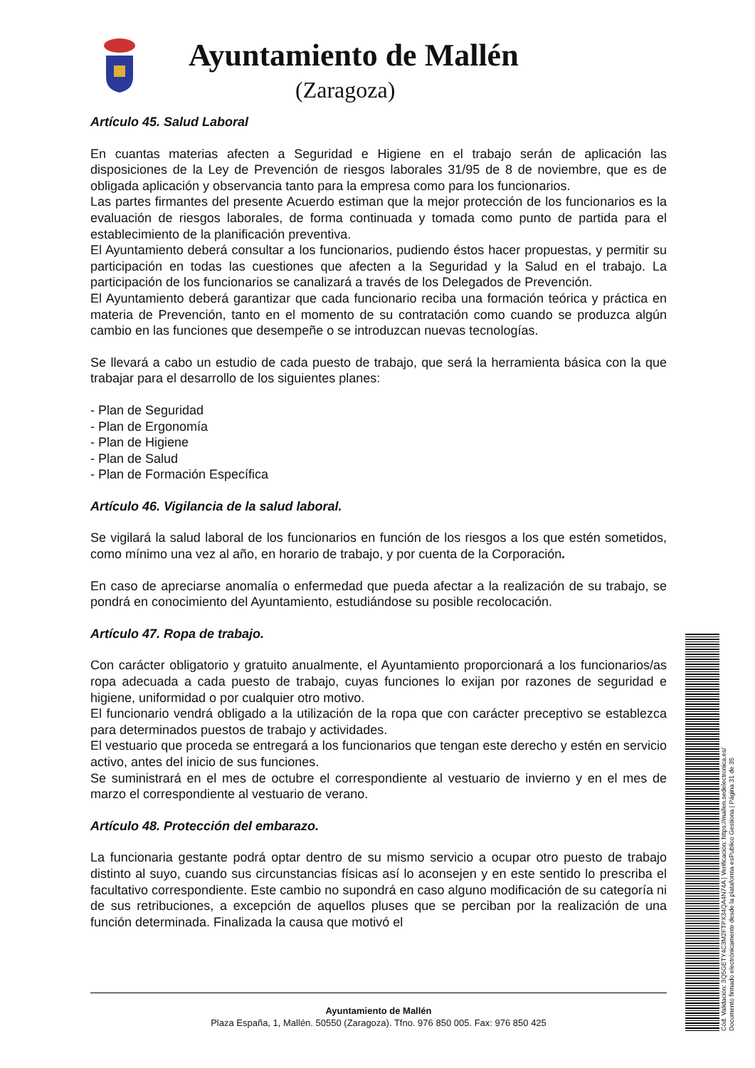Ayuntamiento de Mallén
(Zaragoza)
Artículo 45. Salud Laboral
En cuantas materias afecten a Seguridad e Higiene en el trabajo serán de aplicación las disposiciones de la Ley de Prevención de riesgos laborales 31/95 de 8 de noviembre, que es de obligada aplicación y observancia tanto para la empresa como para los funcionarios.
Las partes firmantes del presente Acuerdo estiman que la mejor protección de los funcionarios es la evaluación de riesgos laborales, de forma continuada y tomada como punto de partida para el establecimiento de la planificación preventiva.
El Ayuntamiento deberá consultar a los funcionarios, pudiendo éstos hacer propuestas, y permitir su participación en todas las cuestiones que afecten a la Seguridad y la Salud en el trabajo. La participación de los funcionarios se canalizará a través de los Delegados de Prevención.
El Ayuntamiento deberá garantizar que cada funcionario reciba una formación teórica y práctica en materia de Prevención, tanto en el momento de su contratación como cuando se produzca algún cambio en las funciones que desempeñe o se introduzcan nuevas tecnologías.
Se llevará a cabo un estudio de cada puesto de trabajo, que será la herramienta básica con la que trabajar para el desarrollo de los siguientes planes:
- Plan de Seguridad
- Plan de Ergonomía
- Plan de Higiene
- Plan de Salud
- Plan de Formación Específica
Artículo 46. Vigilancia de la salud laboral.
Se vigilará la salud laboral de los funcionarios en función de los riesgos a los que estén sometidos, como mínimo una vez al año, en horario de trabajo, y por cuenta de la Corporación.
En caso de apreciarse anomalía o enfermedad que pueda afectar a la realización de su trabajo, se pondrá en conocimiento del Ayuntamiento, estudiándose su posible recolocación.
Artículo 47. Ropa de trabajo.
Con carácter obligatorio y gratuito anualmente, el Ayuntamiento proporcionará a los funcionarios/as ropa adecuada a cada puesto de trabajo, cuyas funciones lo exijan por razones de seguridad e higiene, uniformidad o por cualquier otro motivo.
El funcionario vendrá obligado a la utilización de la ropa que con carácter preceptivo se establezca para determinados puestos de trabajo y actividades.
El vestuario que proceda se entregará a los funcionarios que tengan este derecho y estén en servicio activo, antes del inicio de sus funciones.
Se suministrará en el mes de octubre el correspondiente al vestuario de invierno y en el mes de marzo el correspondiente al vestuario de verano.
Artículo 48. Protección del embarazo.
La funcionaria gestante podrá optar dentro de su mismo servicio a ocupar otro puesto de trabajo distinto al suyo, cuando sus circunstancias físicas así lo aconsejen y en este sentido lo prescriba el facultativo correspondiente. Este cambio no supondrá en caso alguno modificación de su categoría ni de sus retribuciones, a excepción de aquellos pluses que se perciban por la realización de una función determinada. Finalizada la causa que motivó el
Ayuntamiento de Mallén
Plaza España, 1, Mallén. 50550 (Zaragoza). Tfno. 976 850 005. Fax: 976 850 425
Cód. Validación: 3Q5GETY4C3M2FTPX34QA4N74A | Verificación: https://mallen.sedelectronica.es/
Documento firmado electrónicamente desde la plataforma esPublico Gestiona | Página 31 de 35